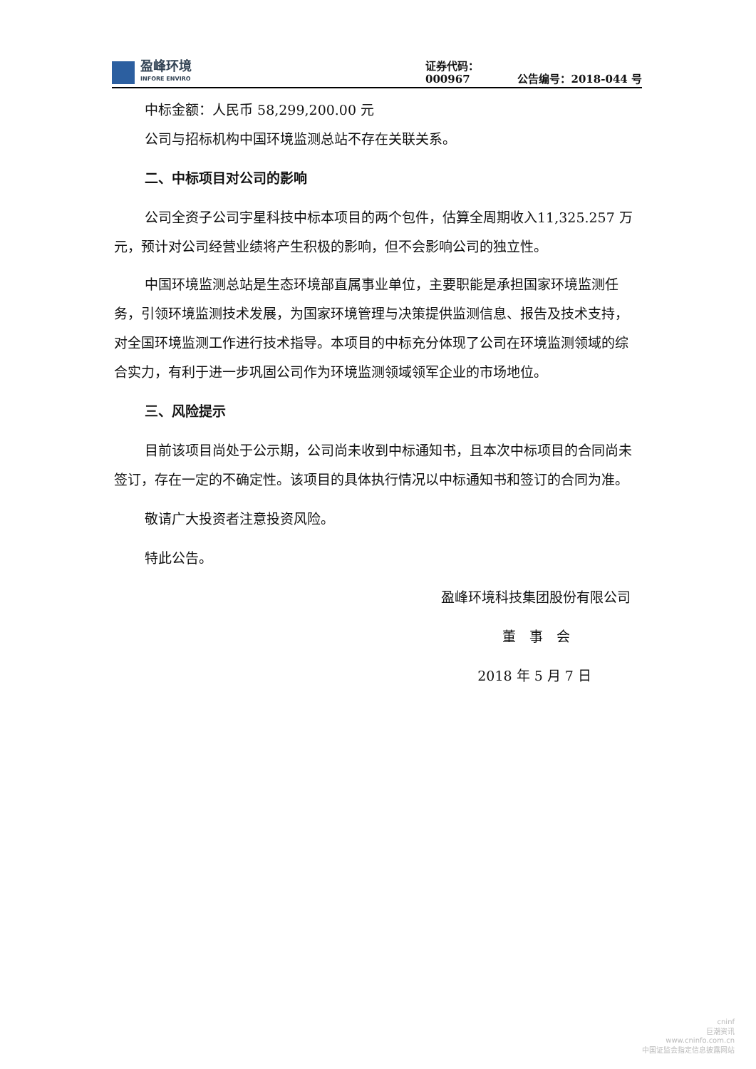盈峰环境
INFORE ENVIRO
证券代码：000967
公告编号：2018-044 号
中标金额：人民币 58,299,200.00 元
公司与招标机构中国环境监测总站不存在关联关系。
二、中标项目对公司的影响
公司全资子公司宇星科技中标本项目的两个包件，估算全周期收入11,325.257 万元，预计对公司经营业绩将产生积极的影响，但不会影响公司的独立性。
中国环境监测总站是生态环境部直属事业单位，主要职能是承担国家环境监测任务，引领环境监测技术发展，为国家环境管理与决策提供监测信息、报告及技术支持，对全国环境监测工作进行技术指导。本项目的中标充分体现了公司在环境监测领域的综合实力，有利于进一步巩固公司作为环境监测领域领军企业的市场地位。
三、风险提示
目前该项目尚处于公示期，公司尚未收到中标通知书，且本次中标项目的合同尚未签订，存在一定的不确定性。该项目的具体执行情况以中标通知书和签订的合同为准。
敬请广大投资者注意投资风险。
特此公告。
盈峰环境科技集团股份有限公司
董　事　会
2018 年 5 月 7 日
cninf
巨潮资讯
www.cninfo.com.cn
中国证监会指定信息披露网站